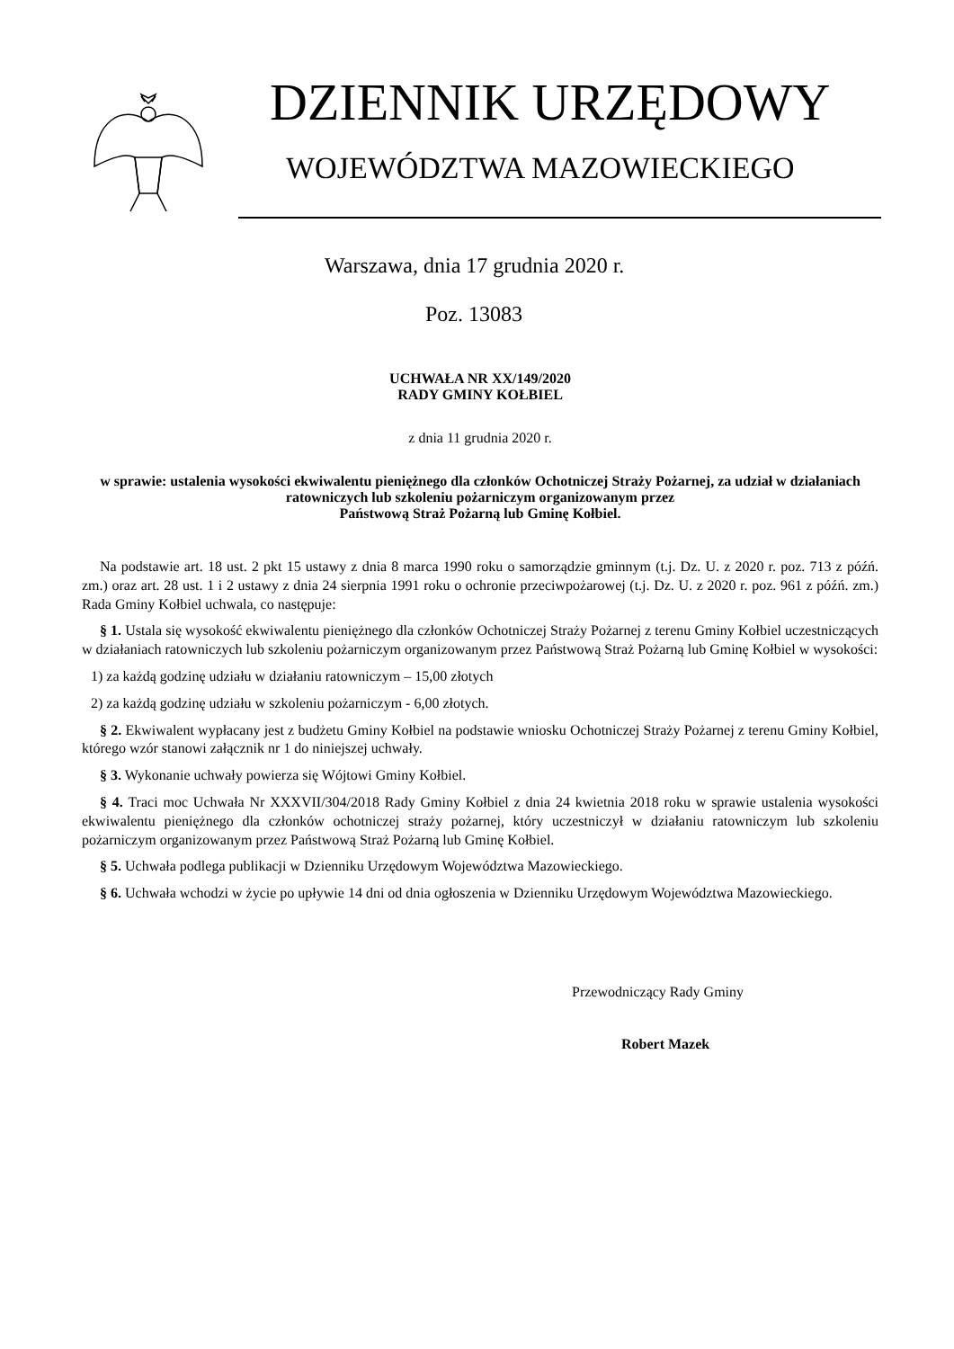DZIENNIK URZĘDOWY
WOJEWÓDZTWA MAZOWIECKIEGO
Warszawa, dnia 17 grudnia 2020 r.
Poz. 13083
UCHWAŁA NR XX/149/2020
RADY GMINY KOŁBIEL
z dnia 11 grudnia 2020 r.
w sprawie: ustalenia wysokości ekwiwalentu pieniężnego dla członków Ochotniczej Straży Pożarnej, za udział w działaniach ratowniczych lub szkoleniu pożarniczym organizowanym przez
Państwową Straż Pożarną lub Gminę Kołbiel.
Na podstawie art. 18 ust. 2 pkt 15 ustawy z dnia 8 marca 1990 roku o samorządzie gminnym (t.j. Dz. U. z 2020 r. poz. 713 z późń. zm.) oraz art. 28 ust. 1 i 2 ustawy z dnia 24 sierpnia 1991 roku o ochronie przeciwpożarowej (t.j. Dz. U. z 2020 r. poz. 961 z późń. zm.) Rada Gminy Kołbiel uchwala, co następuje:
§ 1. Ustala się wysokość ekwiwalentu pieniężnego dla członków Ochotniczej Straży Pożarnej z terenu Gminy Kołbiel uczestniczących w działaniach ratowniczych lub szkoleniu pożarniczym organizowanym przez Państwową Straż Pożarną lub Gminę Kołbiel w wysokości:
1) za każdą godzinę udziału w działaniu ratowniczym – 15,00 złotych
2) za każdą godzinę udziału w szkoleniu pożarniczym - 6,00 złotych.
§ 2. Ekwiwalent wypłacany jest z budżetu Gminy Kołbiel na podstawie wniosku Ochotniczej Straży Pożarnej z terenu Gminy Kołbiel, którego wzór stanowi załącznik nr 1 do niniejszej uchwały.
§ 3. Wykonanie uchwały powierza się Wójtowi Gminy Kołbiel.
§ 4. Traci moc Uchwała Nr XXXVII/304/2018 Rady Gminy Kołbiel z dnia 24 kwietnia 2018 roku w sprawie ustalenia wysokości ekwiwalentu pieniężnego dla członków ochotniczej straży pożarnej, który uczestniczył w działaniu ratowniczym lub szkoleniu pożarniczym organizowanym przez Państwową Straż Pożarną lub Gminę Kołbiel.
§ 5. Uchwała podlega publikacji w Dzienniku Urzędowym Województwa Mazowieckiego.
§ 6. Uchwała wchodzi w życie po upływie 14 dni od dnia ogłoszenia w Dzienniku Urzędowym Województwa Mazowieckiego.
Przewodniczący Rady Gminy
Robert Mazek